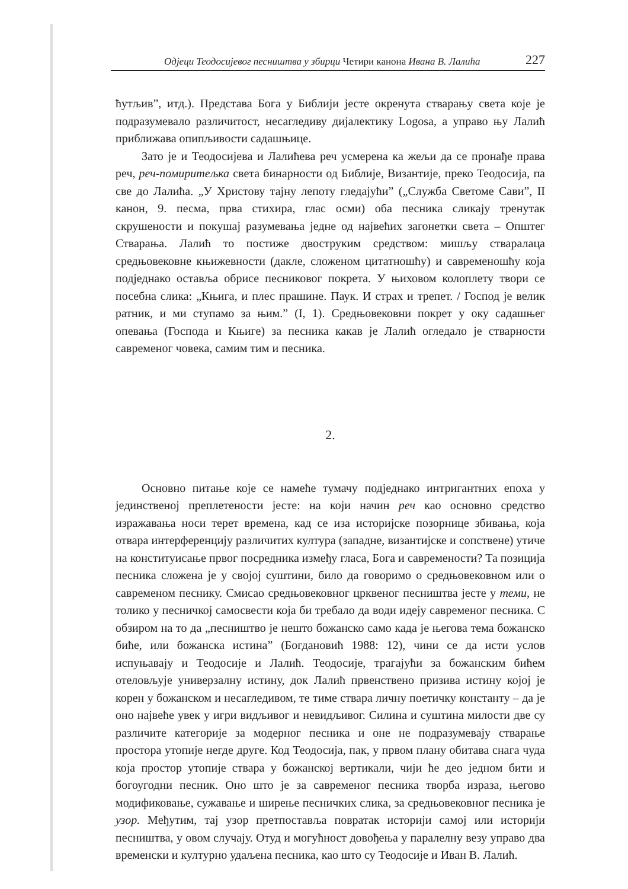Одјеци Теодосијевог песништва у збирци Четири канона Ивана В. Лалића 227
ћутљив”, итд.). Представа Бога у Библији јесте окренута стварању света које је подразумевало различитост, несагледиву дијалектику Logosa, а управо њу Лалић приближава опипљивости садашњице.
Зато је и Теодосијева и Лалићева реч усмерена ка жељи да се пронађе права реч, реч-помиритељка света бинарности од Библије, Византије, преко Теодосија, па све до Лалића. „У Христову тајну лепоту гледајући” („Служба Светоме Сави”, II канон, 9. песма, прва стихира, глас осми) оба песника сликају тренутак скрушености и покушај разумевања једне од највећих загонетки света – Општег Стварања. Лалић то постиже двоструким средством: мишљу стваралаца средњовековне књижевности (дакле, сложеном цитатношћу) и савременошћу која подједнако оставља обрисе песниковог покрета. У њиховом колоплету твори се посебна слика: „Књига, и плес прашине. Паук. И страх и трепет. / Господ је велик ратник, и ми ступамо за њим.” (I, 1). Средњовековни покрет у оку садашњег опевања (Господа и Књиге) за песника какав је Лалић огледало је стварности савременог човека, самим тим и песника.
2.
Основно питање које се намеће тумачу подједнако интригантних епоха у јединственој преплетености јесте: на који начин реч као основно средство изражавања носи терет времена, кад се иза историјске позорнице збивања, која отвара интерференцију различитих култура (западне, византијске и сопствене) утиче на конституисање првог посредника између гласа, Бога и савремености? Та позиција песника сложена је у својој суштини, било да говоримо о средњовековном или о савременом песнику. Смисао средњовековног црквеног песништва јесте у теми, не толико у песничкој самосвести која би требало да води идеју савременог песника. С обзиром на то да „песништво је нешто божанско само када је његова тема божанско биће, или божанска истина” (Богдановић 1988: 12), чини се да исти услов испуњавају и Теодосије и Лалић. Теодосије, трагајући за божанским бићем отеловљује универзалну истину, док Лалић првенствено призива истину којој је корен у божанском и несагледивом, те тиме ствара личну поетичку константу – да је оно највеће увек у игри видљивог и невидљивог. Силина и суштина милости две су различите категорије за модерног песника и оне не подразумевају стварање простора утопије негде друге. Код Теодосија, пак, у првом плану обитава снага чуда која простор утопије ствара у божанској вертикали, чији ће део једном бити и богоугодни песник. Оно што је за савременог песника творба израза, његово модификовање, сужавање и ширење песничких слика, за средњовековног песника је узор. Међутим, тај узор претпоставља повратак историји самој или историји песништва, у овом случају. Отуд и могућност довођења у паралелну везу управо два временски и културно удаљена песника, као што су Теодосије и Иван В. Лалић.